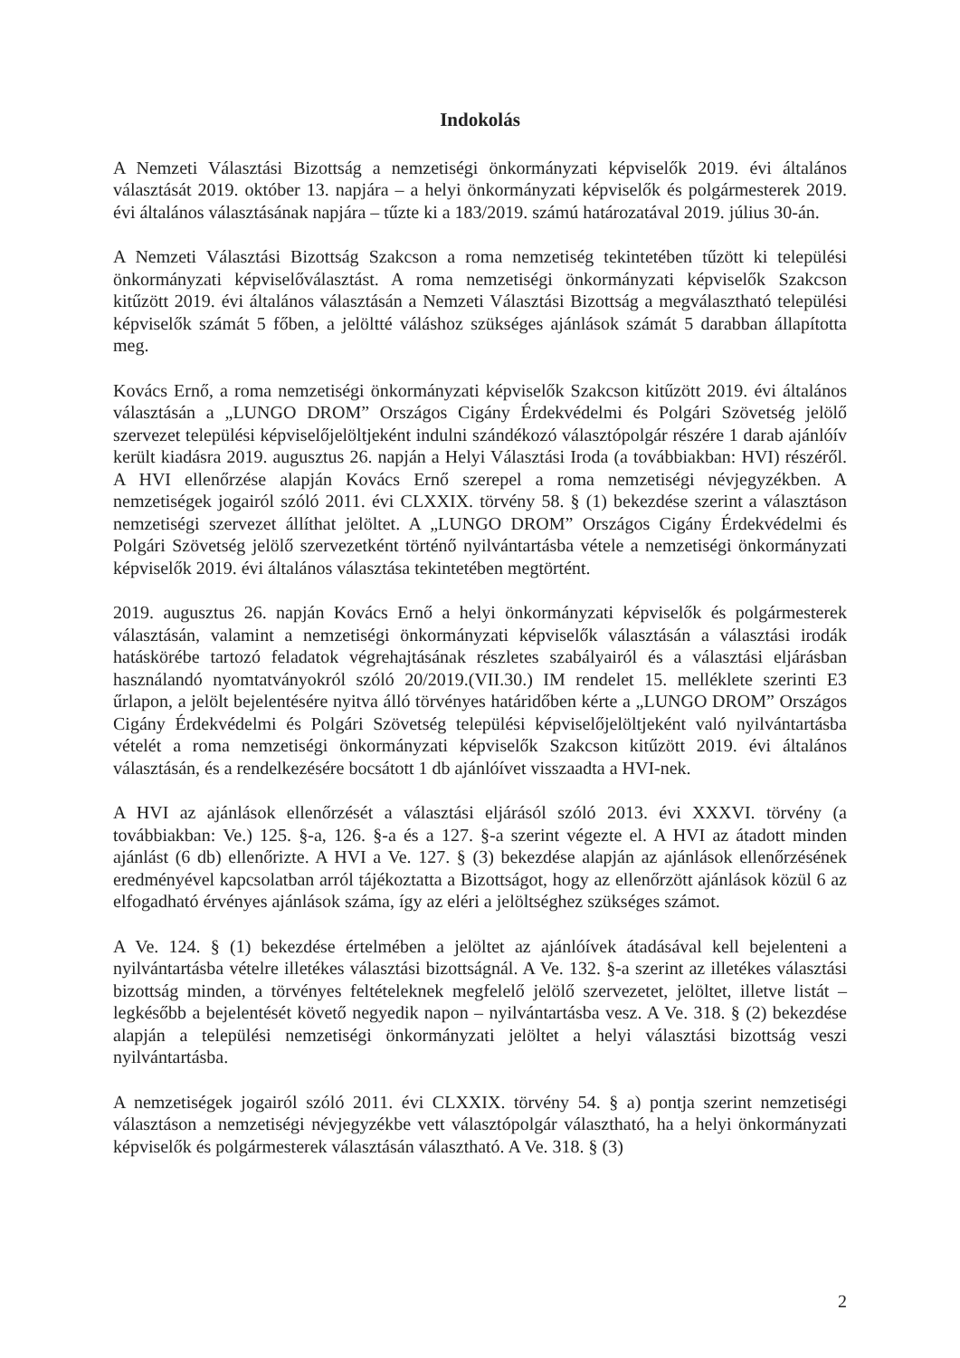Indokolás
A Nemzeti Választási Bizottság a nemzetiségi önkormányzati képviselők 2019. évi általános választását 2019. október 13. napjára – a helyi önkormányzati képviselők és polgármesterek 2019. évi általános választásának napjára – tűzte ki a 183/2019. számú határozatával 2019. július 30-án.
A Nemzeti Választási Bizottság Szakcson a roma nemzetiség tekintetében tűzött ki települési önkormányzati képviselőválasztást. A roma nemzetiségi önkormányzati képviselők Szakcson kitűzött 2019. évi általános választásán a Nemzeti Választási Bizottság a megválasztható települési képviselők számát 5 főben, a jelöltté váláshoz szükséges ajánlások számát 5 darabban állapította meg.
Kovács Ernő, a roma nemzetiségi önkormányzati képviselők Szakcson kitűzött 2019. évi általános választásán a „LUNGO DROM” Országos Cigány Érdekvédelmi és Polgári Szövetség jelölő szervezet települési képviselőjelöltjeként indulni szándékozó választópolgár részére 1 darab ajánlóív került kiadásra 2019. augusztus 26. napján a Helyi Választási Iroda (a továbbiakban: HVI) részéről. A HVI ellenőrzése alapján Kovács Ernő szerepel a roma nemzetiségi névjegyzékben. A nemzetiségek jogairól szóló 2011. évi CLXXIX. törvény 58. § (1) bekezdése szerint a választáson nemzetiségi szervezet állíthat jelöltet. A „LUNGO DROM” Országos Cigány Érdekvédelmi és Polgári Szövetség jelölő szervezetként történő nyilvántartásba vétele a nemzetiségi önkormányzati képviselők 2019. évi általános választása tekintetében megtörtént.
2019. augusztus 26. napján Kovács Ernő a helyi önkormányzati képviselők és polgármesterek választásán, valamint a nemzetiségi önkormányzati képviselők választásán a választási irodák hatáskörébe tartozó feladatok végrehajtásának részletes szabályairól és a választási eljárásban használandó nyomtatványokról szóló 20/2019.(VII.30.) IM rendelet 15. melléklete szerinti E3 űrlapon, a jelölt bejelentésére nyitva álló törvényes határidőben kérte a „LUNGO DROM” Országos Cigány Érdekvédelmi és Polgári Szövetség települési képviselőjelöltjeként való nyilvántartásba vételét a roma nemzetiségi önkormányzati képviselők Szakcson kitűzött 2019. évi általános választásán, és a rendelkezésére bocsátott 1 db ajánlóívet visszaadta a HVI-nek.
A HVI az ajánlások ellenőrzését a választási eljárásól szóló 2013. évi XXXVI. törvény (a továbbiakban: Ve.) 125. §-a, 126. §-a és a 127. §-a szerint végezte el. A HVI az átadott minden ajánlást (6 db) ellenőrizte. A HVI a Ve. 127. § (3) bekezdése alapján az ajánlások ellenőrzésének eredményével kapcsolatban arról tájékoztatta a Bizottságot, hogy az ellenőrzött ajánlások közül 6 az elfogadható érvényes ajánlások száma, így az eléri a jelöltséghez szükséges számot.
A Ve. 124. § (1) bekezdése értelmében a jelöltet az ajánlóívek átadásával kell bejelenteni a nyilvántartásba vételre illetékes választási bizottságnál. A Ve. 132. §-a szerint az illetékes választási bizottság minden, a törvényes feltételeknek megfelelő jelölő szervezetet, jelöltet, illetve listát – legkésőbb a bejelentését követő negyedik napon – nyilvántartásba vesz. A Ve. 318. § (2) bekezdése alapján a települési nemzetiségi önkormányzati jelöltet a helyi választási bizottság veszi nyilvántartásba.
A nemzetiségek jogairól szóló 2011. évi CLXXIX. törvény 54. § a) pontja szerint nemzetiségi választáson a nemzetiségi névjegyzékbe vett választópolgár választható, ha a helyi önkormányzati képviselők és polgármesterek választásán választható. A Ve. 318. § (3)
2